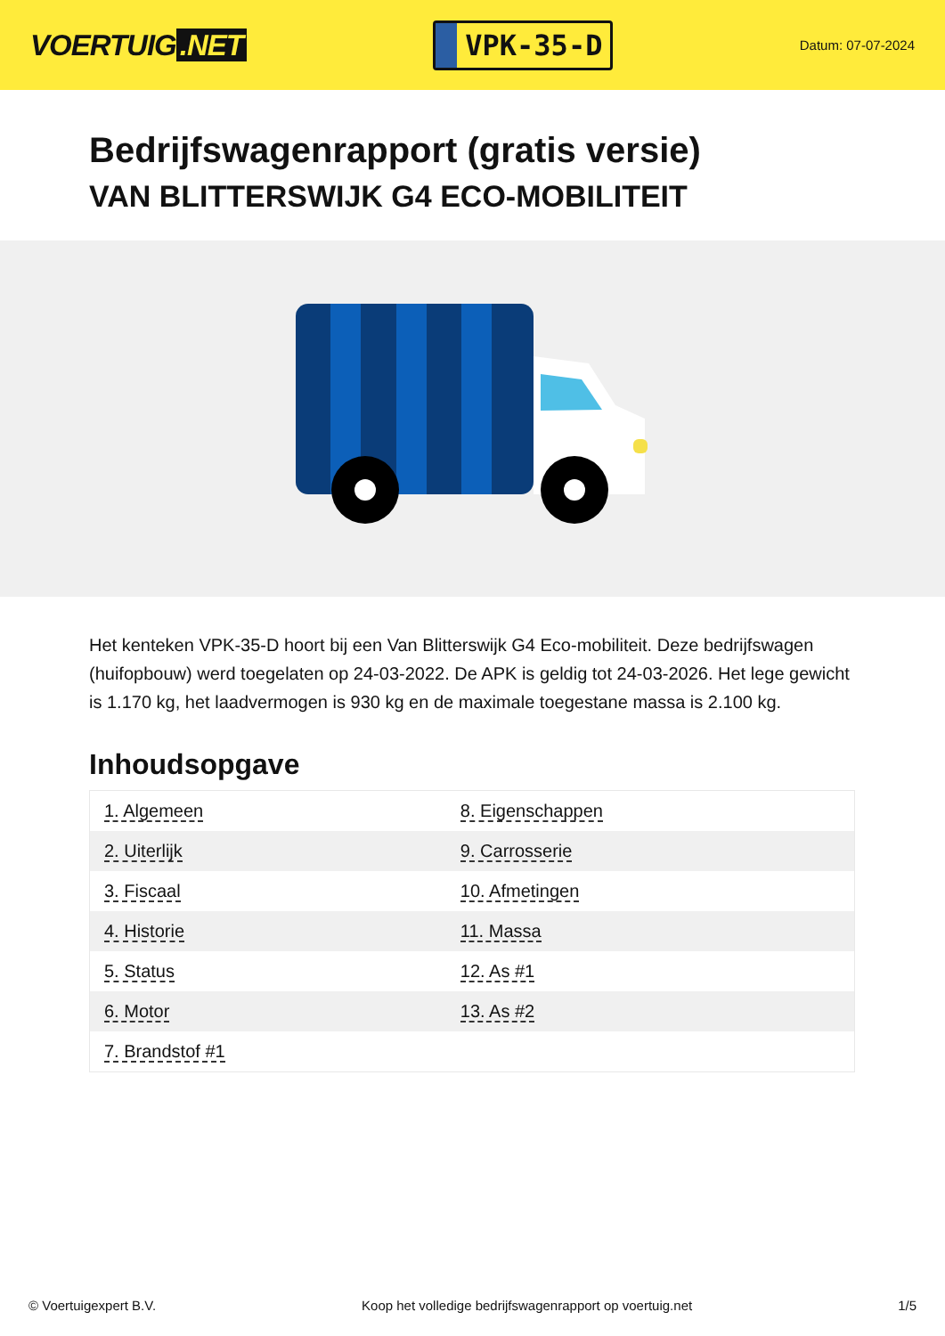VOERTUIG.NET
VPK-35-D
Datum: 07-07-2024
Bedrijfswagenrapport (gratis versie)
VAN BLITTERSWIJK G4 ECO-MOBILITEIT
Het kenteken VPK-35-D hoort bij een Van Blitterswijk G4 Eco-mobiliteit. Deze bedrijfswagen (huifopbouw) werd toegelaten op 24-03-2022. De APK is geldig tot 24-03-2026. Het lege gewicht is 1.170 kg, het laadvermogen is 930 kg en de maximale toegestane massa is 2.100 kg.
Inhoudsopgave
| 1. Algemeen | 8. Eigenschappen |
| 2. Uiterlijk | 9. Carrosserie |
| 3. Fiscaal | 10. Afmetingen |
| 4. Historie | 11. Massa |
| 5. Status | 12. As #1 |
| 6. Motor | 13. As #2 |
| 7. Brandstof #1 | |
© Voertuigexpert B.V. Koop het volledige bedrijfswagenrapport op voertuig.net
1/5